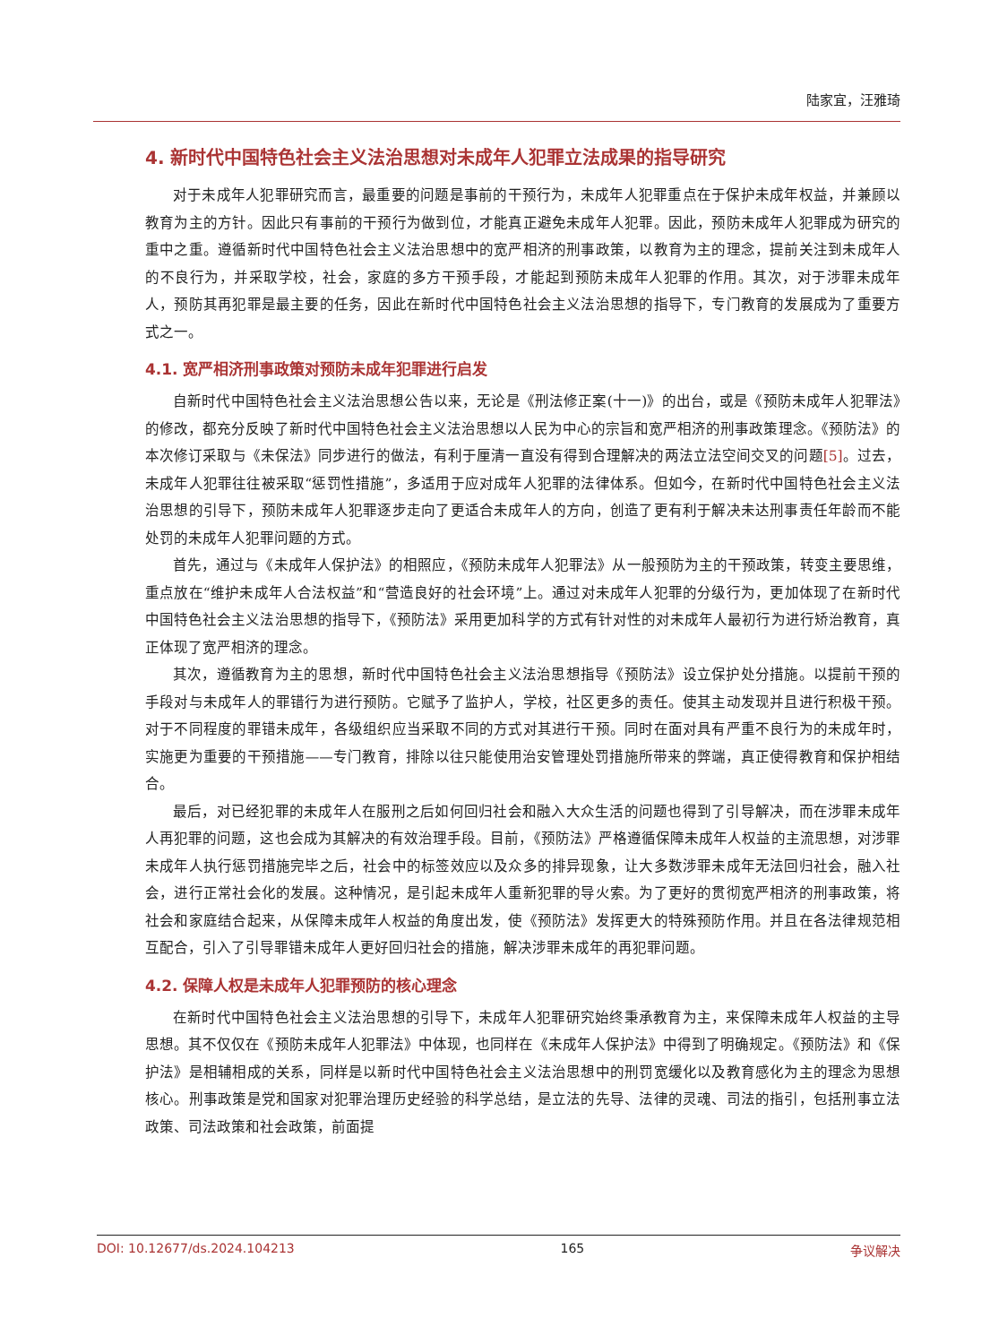陆家宜，汪雅琦
4. 新时代中国特色社会主义法治思想对未成年人犯罪立法成果的指导研究
对于未成年人犯罪研究而言，最重要的问题是事前的干预行为，未成年人犯罪重点在于保护未成年权益，并兼顾以教育为主的方针。因此只有事前的干预行为做到位，才能真正避免未成年人犯罪。因此，预防未成年人犯罪成为研究的重中之重。遵循新时代中国特色社会主义法治思想中的宽严相济的刑事政策，以教育为主的理念，提前关注到未成年人的不良行为，并采取学校，社会，家庭的多方干预手段，才能起到预防未成年人犯罪的作用。其次，对于涉罪未成年人，预防其再犯罪是最主要的任务，因此在新时代中国特色社会主义法治思想的指导下，专门教育的发展成为了重要方式之一。
4.1. 宽严相济刑事政策对预防未成年犯罪进行启发
自新时代中国特色社会主义法治思想公告以来，无论是《刑法修正案(十一)》的出台，或是《预防未成年人犯罪法》的修改，都充分反映了新时代中国特色社会主义法治思想以人民为中心的宗旨和宽严相济的刑事政策理念。《预防法》的本次修订采取与《未保法》同步进行的做法，有利于厘清一直没有得到合理解决的两法立法空间交叉的问题[5]。过去，未成年人犯罪往往被采取“惩罚性措施”，多适用于应对成年人犯罪的法律体系。但如今，在新时代中国特色社会主义法治思想的引导下，预防未成年人犯罪逐步走向了更适合未成年人的方向，创造了更有利于解决未达刑事责任年龄而不能处罚的未成年人犯罪问题的方式。
首先，通过与《未成年人保护法》的相照应，《预防未成年人犯罪法》从一般预防为主的干预政策，转变主要思维，重点放在“维护未成年人合法权益”和“营造良好的社会环境”上。通过对未成年人犯罪的分级行为，更加体现了在新时代中国特色社会主义法治思想的指导下，《预防法》采用更加科学的方式有针对性的对未成年人最初行为进行矫治教育，真正体现了宽严相济的理念。
其次，遵循教育为主的思想，新时代中国特色社会主义法治思想指导《预防法》设立保护处分措施。以提前干预的手段对与未成年人的罪错行为进行预防。它赋予了监护人，学校，社区更多的责任。使其主动发现并且进行积极干预。对于不同程度的罪错未成年，各级组织应当采取不同的方式对其进行干预。同时在面对具有严重不良行为的未成年时，实施更为重要的干预措施——专门教育，排除以往只能使用治安管理处罚措施所带来的弊端，真正使得教育和保护相结合。
最后，对已经犯罪的未成年人在服刑之后如何回归社会和融入大众生活的问题也得到了引导解决，而在涉罪未成年人再犯罪的问题，这也会成为其解决的有效治理手段。目前，《预防法》严格遵循保障未成年人权益的主流思想，对涉罪未成年人执行惩罚措施完毕之后，社会中的标签效应以及众多的排异现象，让大多数涉罪未成年无法回归社会，融入社会，进行正常社会化的发展。这种情况，是引起未成年人重新犯罪的导火索。为了更好的贯彻宽严相济的刑事政策，将社会和家庭结合起来，从保障未成年人权益的角度出发，使《预防法》发挥更大的特殊预防作用。并且在各法律规范相互配合，引入了引导罪错未成年人更好回归社会的措施，解决涉罪未成年的再犯罪问题。
4.2. 保障人权是未成年人犯罪预防的核心理念
在新时代中国特色社会主义法治思想的引导下，未成年人犯罪研究始终秉承教育为主，来保障未成年人权益的主导思想。其不仅仅在《预防未成年人犯罪法》中体现，也同样在《未成年人保护法》中得到了明确规定。《预防法》和《保护法》是相辅相成的关系，同样是以新时代中国特色社会主义法治思想中的刑罚宽缓化以及教育感化为主的理念为思想核心。刑事政策是党和国家对犯罪治理历史经验的科学总结，是立法的先导、法律的灵魂、司法的指引，包括刑事立法政策、司法政策和社会政策，前面提
DOI: 10.12677/ds.2024.104213 165 争议解决